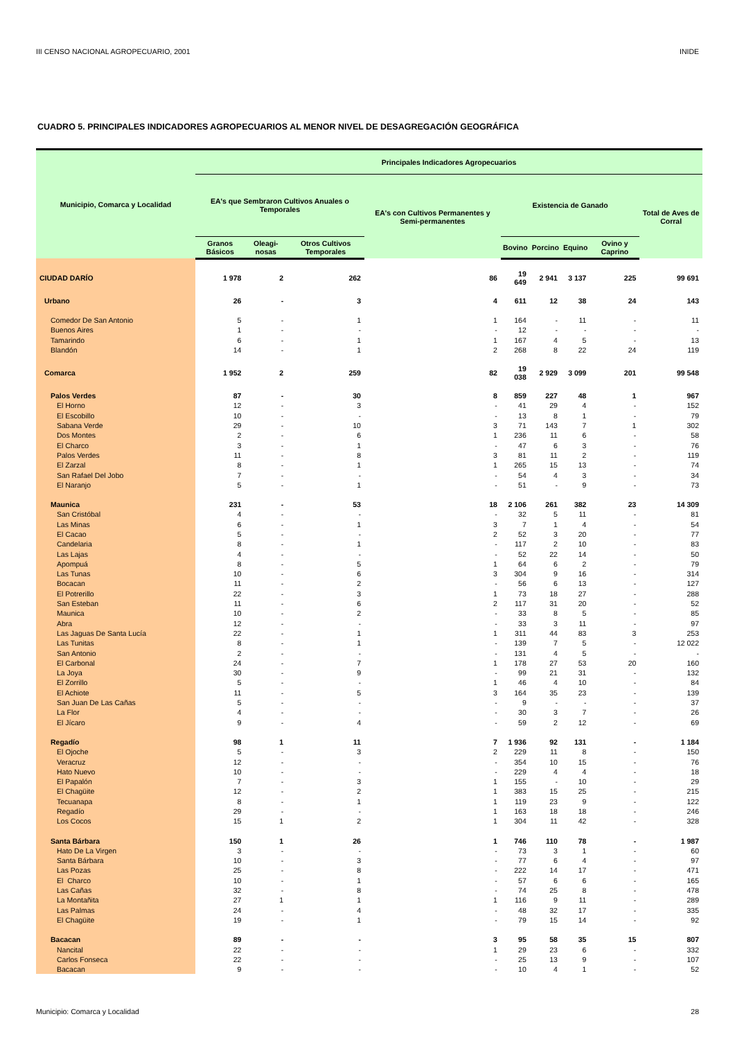III CENSO NACIONAL AGROPECUARIO, 2001 INIDE
CUADRO 5. PRINCIPALES INDICADORES AGROPECUARIOS AL MENOR NIVEL DE DESAGREGACIÓN GEOGRÁFICA
| Municipio, Comarca y Localidad | Principales Indicadores Agropecuarios | | | | | | | | |
| --- | --- | --- | --- | --- | --- | --- | --- | --- | --- |
| | EA's que Sembraron Cultivos Anuales o Temporales | | | EA's con Cultivos Permanentes y Semi-permanentes | Existencia de Ganado | | | | Total de Aves de Corral |
| | Granos Básicos | Oleagi-nosas | Otros Cultivos Temporales | | Bovino | Porcino | Equino | Ovino y Caprino | |
| CIUDAD DARÍO | 1 978 | 2 | 262 | 86 | 19 649 | 2 941 | 3 137 | 225 | 99 691 |
| Urbano | 26 | - | 3 | 4 | 611 | 12 | 38 | 24 | 143 |
| Comedor De San Antonio | 5 | - | 1 | 1 | 164 | - | 11 | - | 11 |
| Buenos Aires | 1 | - | - | - | 12 | - | - | - | - |
| Tamarindo | 6 | - | 1 | 1 | 167 | 4 | 5 | - | 13 |
| Blandón | 14 | - | 1 | 2 | 268 | 8 | 22 | 24 | 119 |
| Comarca | 1 952 | 2 | 259 | 82 | 19 038 | 2 929 | 3 099 | 201 | 99 548 |
| Palos Verdes | 87 | - | 30 | 8 | 859 | 227 | 48 | 1 | 967 |
| El Horno | 12 | - | 3 | - | 41 | 29 | 4 | - | 152 |
| El Escobillo | 10 | - | - | - | 13 | 8 | 1 | - | 79 |
| Sabana Verde | 29 | - | 10 | 3 | 71 | 143 | 7 | 1 | 302 |
| Dos Montes | 2 | - | 6 | 1 | 236 | 11 | 6 | - | 58 |
| El Charco | 3 | - | 1 | - | 47 | 6 | 3 | - | 76 |
| Palos Verdes | 11 | - | 8 | 3 | 81 | 11 | 2 | - | 119 |
| El Zarzal | 8 | - | 1 | 1 | 265 | 15 | 13 | - | 74 |
| San Rafael Del Jobo | 7 | - | - | - | 54 | 4 | 3 | - | 34 |
| El Naranjo | 5 | - | 1 | - | 51 | - | 9 | - | 73 |
| Maunica | 231 | - | 53 | 18 | 2 106 | 261 | 382 | 23 | 14 309 |
| San Cristóbal | 4 | - | - | - | 32 | 5 | 11 | - | 81 |
| Las Minas | 6 | - | 1 | 3 | 7 | 1 | 4 | - | 54 |
| El Cacao | 5 | - | - | 2 | 52 | 3 | 20 | - | 77 |
| Candelaria | 8 | - | 1 | - | 117 | 2 | 10 | - | 83 |
| Las Lajas | 4 | - | - | - | 52 | 22 | 14 | - | 50 |
| Apompuá | 8 | - | 5 | 1 | 64 | 6 | 2 | - | 79 |
| Las Tunas | 10 | - | 6 | 3 | 304 | 9 | 16 | - | 314 |
| Bocacan | 11 | - | 2 | - | 56 | 6 | 13 | - | 127 |
| El Potrerillo | 22 | - | 3 | 1 | 73 | 18 | 27 | - | 288 |
| San Esteban | 11 | - | 6 | 2 | 117 | 31 | 20 | - | 52 |
| Maunica | 10 | - | 2 | - | 33 | 8 | 5 | - | 85 |
| Abra | 12 | - | - | - | 33 | 3 | 11 | - | 97 |
| Las Jaguas De Santa Lucía | 22 | - | 1 | 1 | 311 | 44 | 83 | 3 | 253 |
| Las Tunitas | 8 | - | 1 | - | 139 | 7 | 5 | - | 12 022 |
| San Antonio | 2 | - | - | - | 131 | 4 | 5 | - | - |
| El Carbonal | 24 | - | 7 | 1 | 178 | 27 | 53 | 20 | 160 |
| La Joya | 30 | - | 9 | - | 99 | 21 | 31 | - | 132 |
| El Zorrillo | 5 | - | - | 1 | 46 | 4 | 10 | - | 84 |
| El Achiote | 11 | - | 5 | 3 | 164 | 35 | 23 | - | 139 |
| San Juan De Las Cañas | 5 | - | - | - | 9 | - | - | - | 37 |
| La Flor | 4 | - | - | - | 30 | 3 | 7 | - | 26 |
| El Jícaro | 9 | - | 4 | - | 59 | 2 | 12 | - | 69 |
| Regadío | 98 | 1 | 11 | 7 | 1 936 | 92 | 131 | - | 1 184 |
| El Ojoche | 5 | - | 3 | 2 | 229 | 11 | 8 | - | 150 |
| Veracruz | 12 | - | - | - | 354 | 10 | 15 | - | 76 |
| Hato Nuevo | 10 | - | - | - | 229 | 4 | 4 | - | 18 |
| El Papalón | 7 | - | 3 | 1 | 155 | - | 10 | - | 29 |
| El Chagüite | 12 | - | 2 | 1 | 383 | 15 | 25 | - | 215 |
| Tecuanapa | 8 | - | 1 | 1 | 119 | 23 | 9 | - | 122 |
| Regadío | 29 | - | - | 1 | 163 | 18 | 18 | - | 246 |
| Los Cocos | 15 | 1 | 2 | 1 | 304 | 11 | 42 | - | 328 |
| Santa Bárbara | 150 | 1 | 26 | 1 | 746 | 110 | 78 | - | 1 987 |
| Hato De La Virgen | 3 | - | - | - | 73 | 3 | 1 | - | 60 |
| Santa Bárbara | 10 | - | 3 | - | 77 | 6 | 4 | - | 97 |
| Las Pozas | 25 | - | 8 | - | 222 | 14 | 17 | - | 471 |
| El Charco | 10 | - | 1 | - | 57 | 6 | 6 | - | 165 |
| Las Cañas | 32 | - | 8 | - | 74 | 25 | 8 | - | 478 |
| La Montañita | 27 | 1 | 1 | 1 | 116 | 9 | 11 | - | 289 |
| Las Palmas | 24 | - | 4 | - | 48 | 32 | 17 | - | 335 |
| El Chagüite | 19 | - | 1 | - | 79 | 15 | 14 | - | 92 |
| Bacacan | 89 | - | - | 3 | 95 | 58 | 35 | 15 | 807 |
| Nancital | 22 | - | - | 1 | 29 | 23 | 6 | - | 332 |
| Carlos Fonseca | 22 | - | - | - | 25 | 13 | 9 | - | 107 |
| Bacacan | 9 | - | - | - | 10 | 4 | 1 | - | 52 |
Municipio: Comarca y Localidad 28